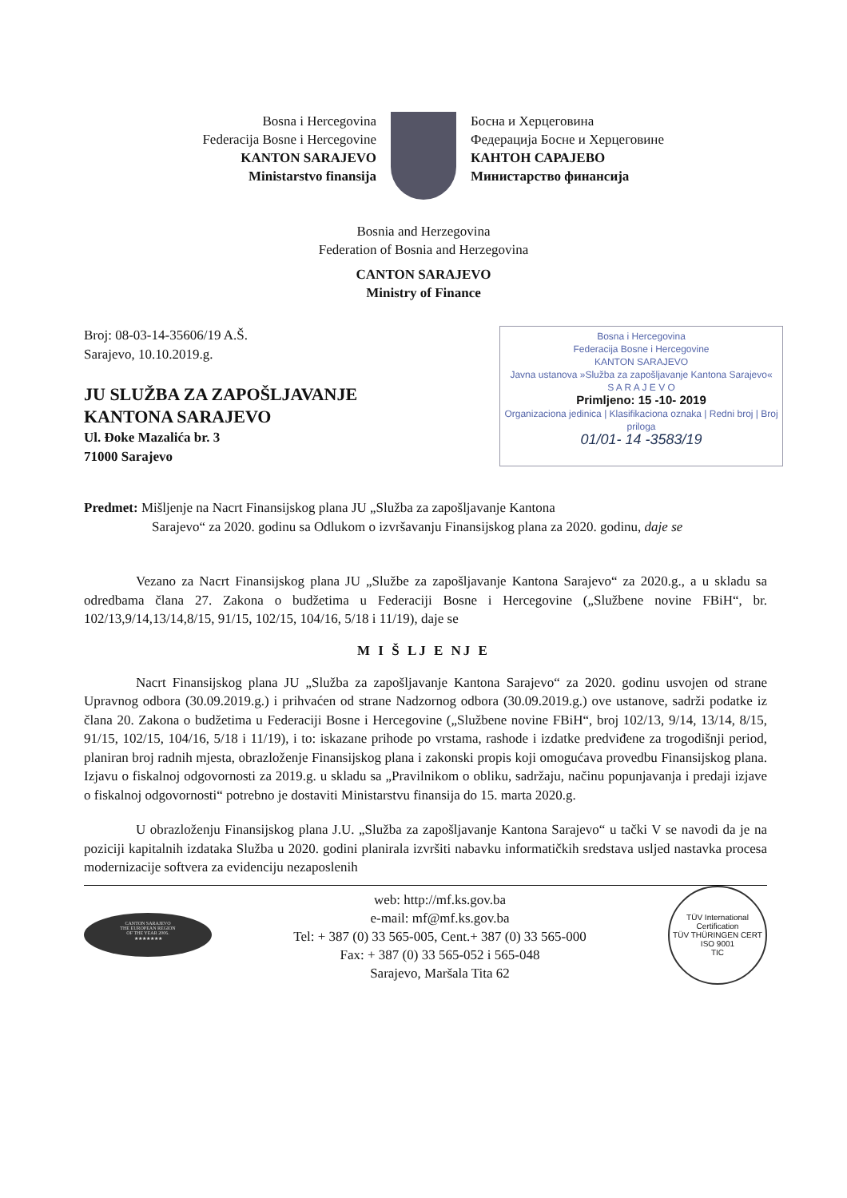Bosna i Hercegovina
Federacija Bosne i Hercegovine
KANTON SARAJEVO
Ministarstvo finansija
Босна и Херцеговина
Федерација Босне и Херцеговине
КАНТОН САРАЈЕВО
Министарство финансија
Bosnia and Herzegovina
Federation of Bosnia and Herzegovina
CANTON SARAJEVO
Ministry of Finance
Broj: 08-03-14-35606/19 A.Š.
Sarajevo, 10.10.2019.g.
JU SLUŽBA ZA ZAPOŠLJAVANJE
KANTONA SARAJEVO
Ul. Đoke Mazalića br. 3
71000 Sarajevo
Bosna i Hercegovina
Federacija Bosne i Hercegovine
KANTON SARAJEVO
Javna ustanova »Služba za zapošljavanje Kantona Sarajevo«
S A R A J E V O
Primljeno: 15 -10- 2019
Organizaciona jedinica | Klasifikaciona oznaka | Redni broj | Broj priloga
01/01- 14 -3583/19
Predmet: Mišljenje na Nacrt Finansijskog plana JU „Služba za zapošljavanje Kantona
Sarajevo“ za 2020. godinu sa Odlukom o izvršavanju Finansijskog plana za 2020. godinu, daje se
Vezano za Nacrt Finansijskog plana JU „Službe za zapošljavanje Kantona Sarajevo“ za 2020.g., a u skladu sa odredbama člana 27. Zakona o budžetima u Federaciji Bosne i Hercegovine („Službene novine FBiH“, br. 102/13,9/14,13/14,8/15, 91/15, 102/15, 104/16, 5/18 i 11/19), daje se
M I Š LJ E NJ E
Nacrt Finansijskog plana JU „Služba za zapošljavanje Kantona Sarajevo“ za 2020. godinu usvojen od strane Upravnog odbora (30.09.2019.g.) i prihvaćen od strane Nadzornog odbora (30.09.2019.g.) ove ustanove, sadrži podatke iz člana 20. Zakona o budžetima u Federaciji Bosne i Hercegovine („Službene novine FBiH“, broj 102/13, 9/14, 13/14, 8/15, 91/15, 102/15, 104/16, 5/18 i 11/19), i to: iskazane prihode po vrstama, rashode i izdatke predviđene za trogodišnji period, planiran broj radnih mjesta, obrazloženje Finansijskog plana i zakonski propis koji omogućava provedbu Finansijskog plana. Izjavu o fiskalnoj odgovornosti za 2019.g. u skladu sa „Pravilnikom o obliku, sadržaju, načinu popunjavanja i predaji izjave o fiskalnoj odgovornosti“ potrebno je dostaviti Ministarstvu finansija do 15. marta 2020.g.
U obrazloženju Finansijskog plana J.U. „Služba za zapošljavanje Kantona Sarajevo“ u tački V se navodi da je na poziciji kapitalnih izdataka Služba u 2020. godini planirala izvršiti nabavku informatičkih sredstava usljed nastavka procesa modernizacije softvera za evidenciju nezaposlenih
CANTON SARAJEVO
THE EUROPEAN REGION
OF THE YEAR 2006.
★★★★★★★
web: http://mf.ks.gov.ba
e-mail: mf@mf.ks.gov.ba
Tel: + 387 (0) 33 565-005, Cent.+ 387 (0) 33 565-000
Fax: + 387 (0) 33 565-052 i 565-048
Sarajevo, Maršala Tita 62
TÜV International Certification
TÜV THÜRINGEN CERT
ISO 9001
TIC